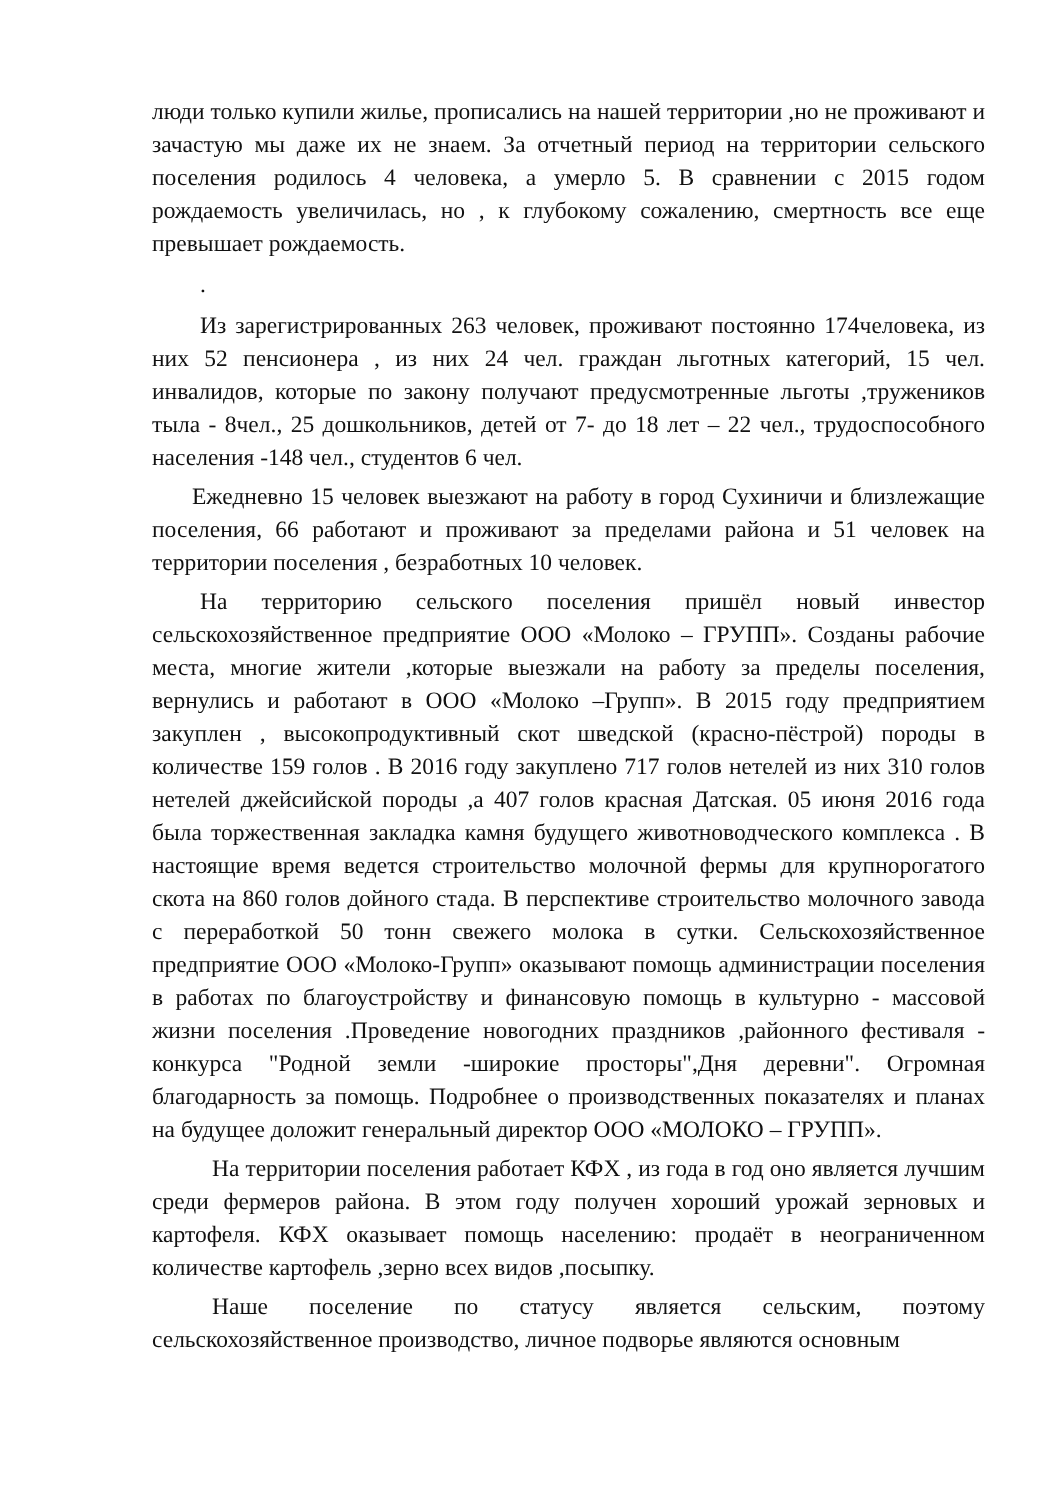люди только купили жилье, прописались на нашей территории ,но не проживают и зачастую мы даже их не знаем. За отчетный период на территории сельского поселения родилось 4 человека, а умерло 5. В сравнении с 2015 годом рождаемость увеличилась, но , к глубокому сожалению, смертность все еще превышает рождаемость.
.
Из зарегистрированных 263 человек, проживают постоянно 174человека, из них 52 пенсионера , из них 24 чел. граждан льготных категорий, 15 чел. инвалидов, которые по закону получают предусмотренные льготы ,тружеников тыла - 8чел., 25 дошкольников, детей от 7- до 18 лет – 22 чел., трудоспособного населения -148 чел., студентов 6 чел.
Ежедневно 15 человек выезжают на работу в город Сухиничи и близлежащие поселения, 66 работают и проживают за пределами района и 51 человек на территории поселения , безработных 10 человек.
На территорию сельского поселения пришёл новый инвестор сельскохозяйственное предприятие ООО «Молоко – ГРУПП». Созданы рабочие места, многие жители ,которые выезжали на работу за пределы поселения, вернулись и работают в ООО «Молоко –Групп». В 2015 году предприятием закуплен , высокопродуктивный скот шведской (красно-пёстрой) породы в количестве 159 голов . В 2016 году закуплено 717 голов нетелей из них 310 голов нетелей джейсийской породы ,а 407 голов красная Датская. 05 июня 2016 года была торжественная закладка камня будущего животноводческого комплекса . В настоящие время ведется строительство молочной фермы для крупнорогатого скота на 860 голов дойного стада. В перспективе строительство молочного завода с переработкой 50 тонн свежего молока в сутки. Сельскохозяйственное предприятие ООО «Молоко-Групп» оказывают помощь администрации поселения в работах по благоустройству и финансовую помощь в культурно - массовой жизни поселения .Проведение новогодних праздников ,районного фестиваля - конкурса "Родной земли -широкие просторы",Дня деревни". Огромная благодарность за помощь. Подробнее о производственных показателях и планах на будущее доложит генеральный директор ООО «МОЛОКО – ГРУПП».
На территории поселения работает КФХ , из года в год оно является лучшим среди фермеров района. В этом году получен хороший урожай зерновых и картофеля. КФХ оказывает помощь населению: продаёт в неограниченном количестве картофель ,зерно всех видов ,посыпку.
Наше поселение по статусу является сельским, поэтому сельскохозяйственное производство, личное подворье являются основным